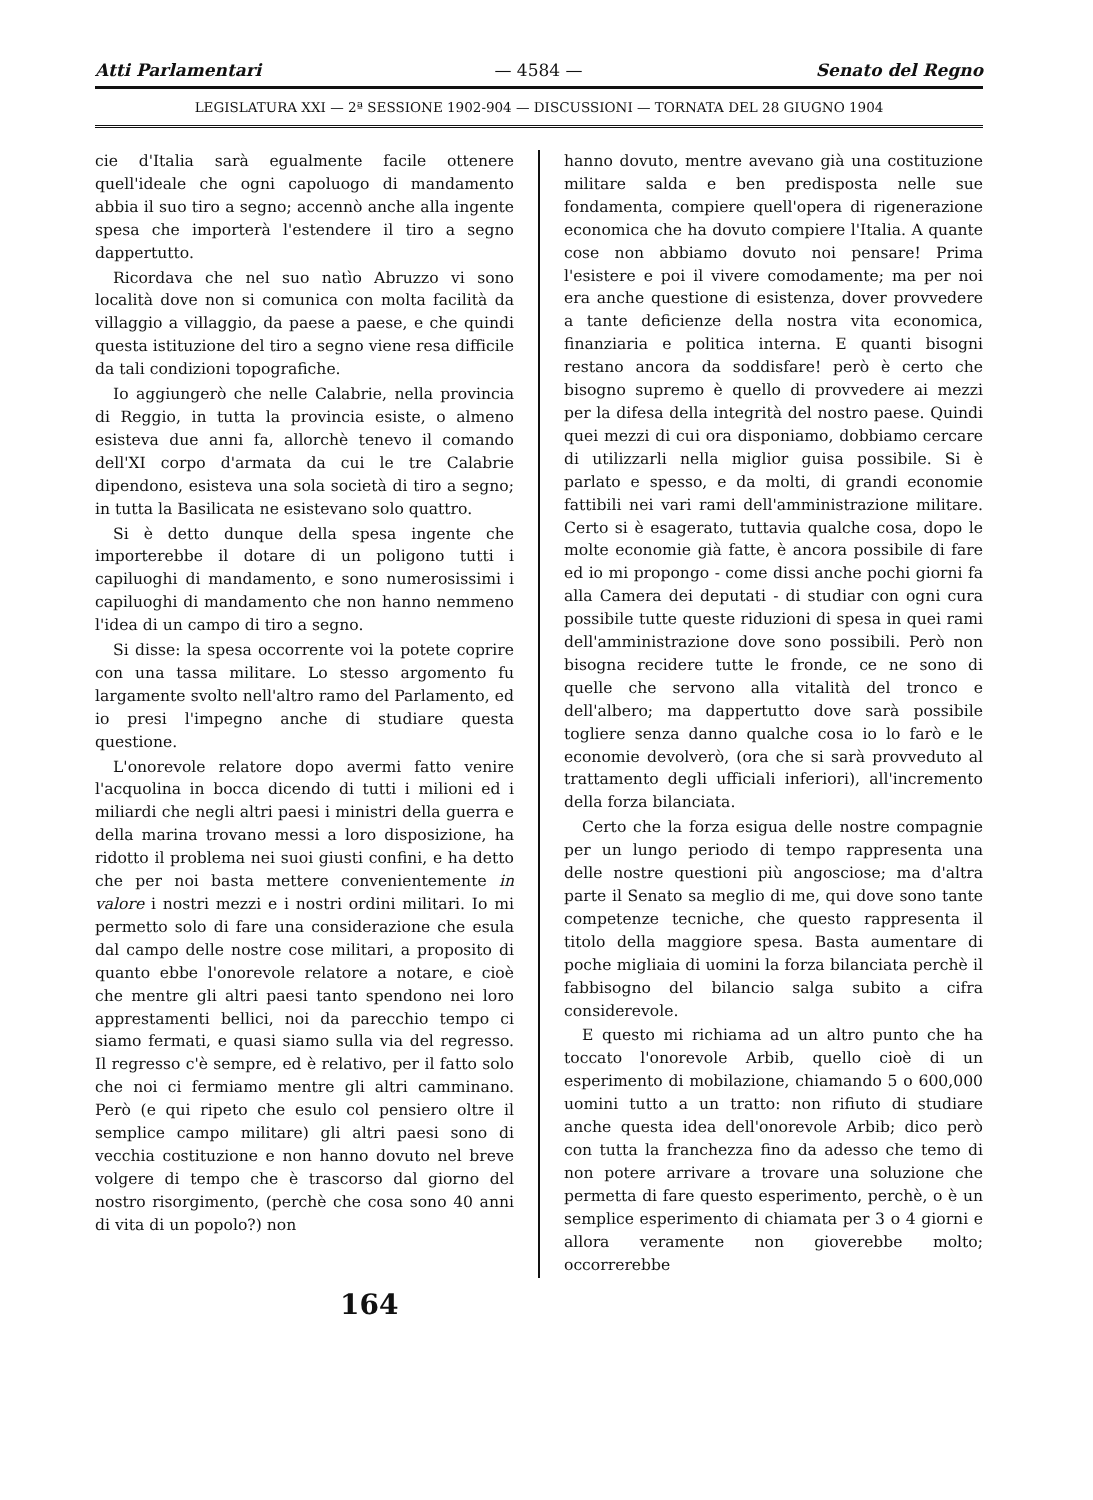Atti Parlamentari — 4584 — Senato del Regno
LEGISLATURA XXI — 2ª SESSIONE 1902-904 — DISCUSSIONI — TORNATA DEL 28 GIUGNO 1904
cie d'Italia sarà egualmente facile ottenere quell'ideale che ogni capoluogo di mandamento abbia il suo tiro a segno; accennò anche alla ingente spesa che importerà l'estendere il tiro a segno dappertutto.
Ricordava che nel suo natìo Abruzzo vi sono località dove non si comunica con molta facilità da villaggio a villaggio, da paese a paese, e che quindi questa istituzione del tiro a segno viene resa difficile da tali condizioni topografiche.
Io aggiungerò che nelle Calabrie, nella provincia di Reggio, in tutta la provincia esiste, o almeno esisteva due anni fa, allorchè tenevo il comando dell'XI corpo d'armata da cui le tre Calabrie dipendono, esisteva una sola società di tiro a segno; in tutta la Basilicata ne esistevano solo quattro.
Si è detto dunque della spesa ingente che importerebbe il dotare di un poligono tutti i capiluoghi di mandamento, e sono numerosissimi i capiluoghi di mandamento che non hanno nemmeno l'idea di un campo di tiro a segno.
Si disse: la spesa occorrente voi la potete coprire con una tassa militare. Lo stesso argomento fu largamente svolto nell'altro ramo del Parlamento, ed io presi l'impegno anche di studiare questa questione.
L'onorevole relatore dopo avermi fatto venire l'acquolina in bocca dicendo di tutti i milioni ed i miliardi che negli altri paesi i ministri della guerra e della marina trovano messi a loro disposizione, ha ridotto il problema nei suoi giusti confini, e ha detto che per noi basta mettere convenientemente in valore i nostri mezzi e i nostri ordini militari. Io mi permetto solo di fare una considerazione che esula dal campo delle nostre cose militari, a proposito di quanto ebbe l'onorevole relatore a notare, e cioè che mentre gli altri paesi tanto spendono nei loro apprestamenti bellici, noi da parecchio tempo ci siamo fermati, e quasi siamo sulla via del regresso. Il regresso c'è sempre, ed è relativo, per il fatto solo che noi ci fermiamo mentre gli altri camminano. Però (e qui ripeto che esulo col pensiero oltre il semplice campo militare) gli altri paesi sono di vecchia costituzione e non hanno dovuto nel breve volgere di tempo che è trascorso dal giorno del nostro risorgimento, (perchè che cosa sono 40 anni di vita di un popolo?) non
hanno dovuto, mentre avevano già una costituzione militare salda e ben predisposta nelle sue fondamenta, compiere quell'opera di rigenerazione economica che ha dovuto compiere l'Italia. A quante cose non abbiamo dovuto noi pensare! Prima l'esistere e poi il vivere comodamente; ma per noi era anche questione di esistenza, dover provvedere a tante deficienze della nostra vita economica, finanziaria e politica interna. E quanti bisogni restano ancora da soddisfare! però è certo che bisogno supremo è quello di provvedere ai mezzi per la difesa della integrità del nostro paese. Quindi quei mezzi di cui ora disponiamo, dobbiamo cercare di utilizzarli nella miglior guisa possibile. Si è parlato e spesso, e da molti, di grandi economie fattibili nei vari rami dell'amministrazione militare. Certo si è esagerato, tuttavia qualche cosa, dopo le molte economie già fatte, è ancora possibile di fare ed io mi propongo - come dissi anche pochi giorni fa alla Camera dei deputati - di studiar con ogni cura possibile tutte queste riduzioni di spesa in quei rami dell'amministrazione dove sono possibili. Però non bisogna recidere tutte le fronde, ce ne sono di quelle che servono alla vitalità del tronco e dell'albero; ma dappertutto dove sarà possibile togliere senza danno qualche cosa io lo farò e le economie devolverò, (ora che si sarà provveduto al trattamento degli ufficiali inferiori), all'incremento della forza bilanciata.
Certo che la forza esigua delle nostre compagnie per un lungo periodo di tempo rappresenta una delle nostre questioni più angosciose; ma d'altra parte il Senato sa meglio di me, qui dove sono tante competenze tecniche, che questo rappresenta il titolo della maggiore spesa. Basta aumentare di poche migliaia di uomini la forza bilanciata perchè il fabbisogno del bilancio salga subito a cifra considerevole.
E questo mi richiama ad un altro punto che ha toccato l'onorevole Arbib, quello cioè di un esperimento di mobilazione, chiamando 5 o 600,000 uomini tutto a un tratto: non rifiuto di studiare anche questa idea dell'onorevole Arbib; dico però con tutta la franchezza fino da adesso che temo di non potere arrivare a trovare una soluzione che permetta di fare questo esperimento, perchè, o è un semplice esperimento di chiamata per 3 o 4 giorni e allora veramente non gioverebbe molto; occorrerebbe
164